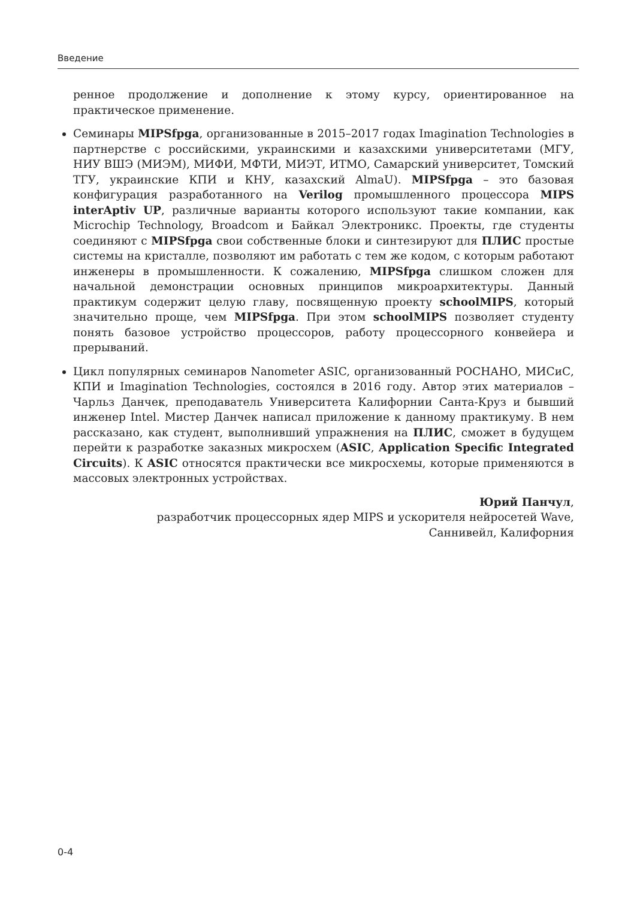Введение
ренное продолжение и дополнение к этому курсу, ориентированное на практическое применение.
Семинары MIPSfpga, организованные в 2015–2017 годах Imagination Technologies в партнерстве с российскими, украинскими и казахскими университетами (МГУ, НИУ ВШЭ (МИЭМ), МИФИ, МФТИ, МИЭТ, ИТМО, Самарский университет, Томский ТГУ, украинские КПИ и КНУ, казахский AlmaU). MIPSfpga – это базовая конфигурация разработанного на Verilog промышленного процессора MIPS interAptiv UP, различные варианты которого используют такие компании, как Microchip Technology, Broadcom и Байкал Электроникс. Проекты, где студенты соединяют с MIPSfpga свои собственные блоки и синтезируют для ПЛИС простые системы на кристалле, позволяют им работать с тем же кодом, с которым работают инженеры в промышленности. К сожалению, MIPSfpga слишком сложен для начальной демонстрации основных принципов микроархитектуры. Данный практикум содержит целую главу, посвященную проекту schoolMIPS, который значительно проще, чем MIPSfpga. При этом schoolMIPS позволяет студенту понять базовое устройство процессоров, работу процессорного конвейера и прерываний.
Цикл популярных семинаров Nanometer ASIC, организованный РОСНАНО, МИСиС, КПИ и Imagination Technologies, состоялся в 2016 году. Автор этих материалов – Чарльз Данчек, преподаватель Университета Калифорнии Санта-Круз и бывший инженер Intel. Мистер Данчек написал приложение к данному практикуму. В нем рассказано, как студент, выполнивший упражнения на ПЛИС, сможет в будущем перейти к разработке заказных микросхем (ASIC, Application Specific Integrated Circuits). К ASIC относятся практически все микросхемы, которые применяются в массовых электронных устройствах.
Юрий Панчул,
разработчик процессорных ядер MIPS и ускорителя нейросетей Wave,
Саннивейл, Калифорния
0-4